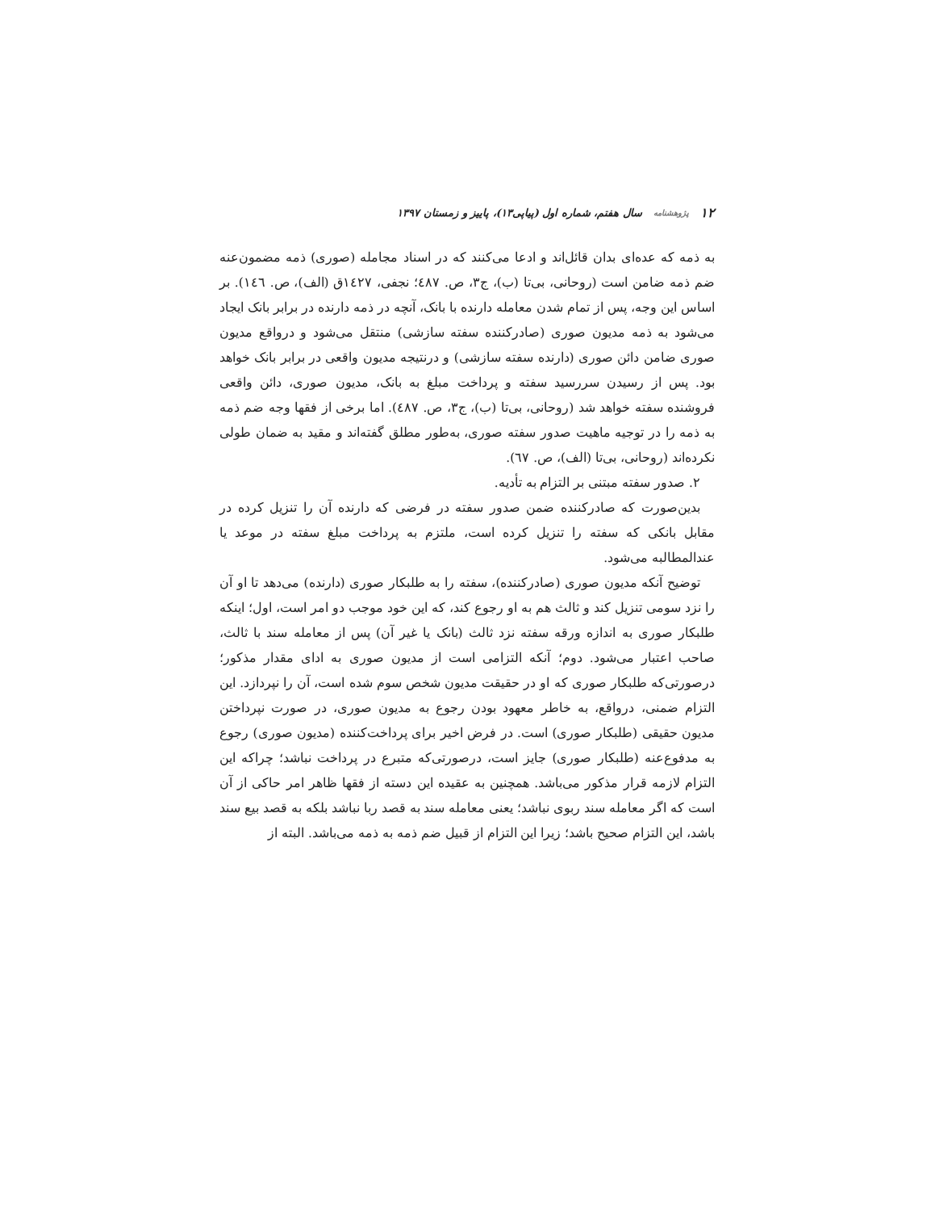۱۲ پژوهشنامه سال هفتم، شماره اول (پیاپی۱۳)، پاییز و زمستان ۱۳۹۷
به ذمه که عده‌ای بدان قائل‌اند و ادعا می‌کنند که در اسناد مجامله (صوری) ذمه مضمون‌عنه ضم ذمه ضامن است (روحانی، بی‌تا (ب)، ج۳، ص. ٤٨٧؛ نجفی، ١٤٢٧ق (الف)، ص. ١٤٦). بر اساس این وجه، پس از تمام شدن معامله دارنده با بانک، آنچه در ذمه دارنده در برابر بانک ایجاد می‌شود به ذمه مدیون صوری (صادرکننده سفته سازشی) منتقل می‌شود و درواقع مدیون صوری ضامن دائن صوری (دارنده سفته سازشی) و درنتیجه مدیون واقعی در برابر بانک خواهد بود. پس از رسیدن سررسید سفته و پرداخت مبلغ به بانک، مدیون صوری، دائن واقعی فروشنده سفته خواهد شد (روحانی، بی‌تا (ب)، ج۳، ص. ٤٨٧). اما برخی از فقها وجه ضم ذمه به ذمه را در توجیه ماهیت صدور سفته صوری، به‌طور مطلق گفته‌اند و مقید به ضمان طولی نکرده‌اند (روحانی، بی‌تا (الف)، ص. ٦٧).
۲. صدور سفته مبتنی بر التزام به تأدیه.
بدین‌صورت که صادرکننده ضمن صدور سفته در فرضی که دارنده آن را تنزیل کرده در مقابل بانکی که سفته را تنزیل کرده است، ملتزم به پرداخت مبلغ سفته در موعد یا عندالمطالبه می‌شود.
توضیح آنکه مدیون صوری (صادرکننده)، سفته را به طلبکار صوری (دارنده) می‌دهد تا او آن را نزد سومی تنزیل کند و ثالث هم به او رجوع کند، که این خود موجب دو امر است، اول؛ اینکه طلبکار صوری به اندازه ورقه سفته نزد ثالث (بانک یا غیر آن) پس از معامله سند با ثالث، صاحب اعتبار می‌شود. دوم؛ آنکه التزامی است از مدیون صوری به ادای مقدار مذکور؛ درصورتی‌که طلبکار صوری که او در حقیقت مدیون شخص سوم شده است، آن را نپردازد. این التزام ضمنی، درواقع، به خاطر معهود بودن رجوع به مدیون صوری، در صورت نپرداختن مدیون حقیقی (طلبکار صوری) است. در فرض اخیر برای پرداخت‌کننده (مدیون صوری) رجوع به مدفوع‌عنه (طلبکار صوری) جایز است، درصورتی‌که متبرع در پرداخت نباشد؛ چراکه این التزام لازمه قرار مذکور می‌باشد. همچنین به عقیده این دسته از فقها ظاهر امر حاکی از آن است که اگر معامله سند ربوی نباشد؛ یعنی معامله سند به قصد ربا نباشد بلکه به قصد بیع سند باشد، این التزام صحیح باشد؛ زیرا این التزام از قبیل ضم ذمه به ذمه می‌باشد. البته از